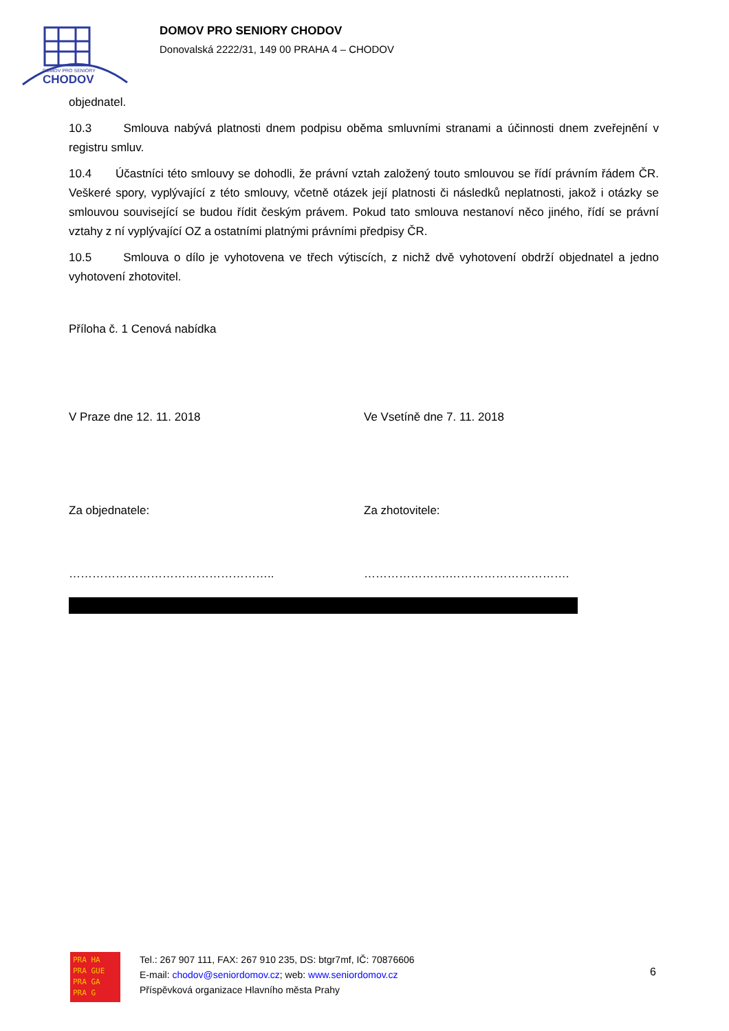DOMOV PRO SENIORY
CHODOV
DOMOV PRO SENIORY CHODOV
Donovalská 2222/31, 149 00 PRAHA 4 – CHODOV
objednatel.
10.3 Smlouva nabývá platnosti dnem podpisu oběma smluvními stranami a účinnosti dnem zveřejnění v registru smluv.
10.4 Účastníci této smlouvy se dohodli, že právní vztah založený touto smlouvou se řídí právním řádem ČR. Veškeré spory, vyplývající z této smlouvy, včetně otázek její platnosti či následků neplatnosti, jakož i otázky se smlouvou související se budou řídit českým právem. Pokud tato smlouva nestanoví něco jiného, řídí se právní vztahy z ní vyplývající OZ a ostatními platnými právními předpisy ČR.
10.5 Smlouva o dílo je vyhotovena ve třech výtiscích, z nichž dvě vyhotovení obdrží objednatel a jedno vyhotovení zhotovitel.
Příloha č. 1 Cenová nabídka
V Praze dne 12. 11. 2018 Ve Vsetíně dne 7. 11. 2018
Za objednatele: Za zhotovitele:
…………………………………………….. ………………….………………………….
PRA HA
PRA GUE
PRA GA
PRA G
Tel.: 267 907 111, FAX: 267 910 235, DS: btgr7mf, IČ: 70876606
E-mail: chodov@seniordomov.cz; web: www.seniordomov.cz
Příspěvková organizace Hlavního města Prahy
6